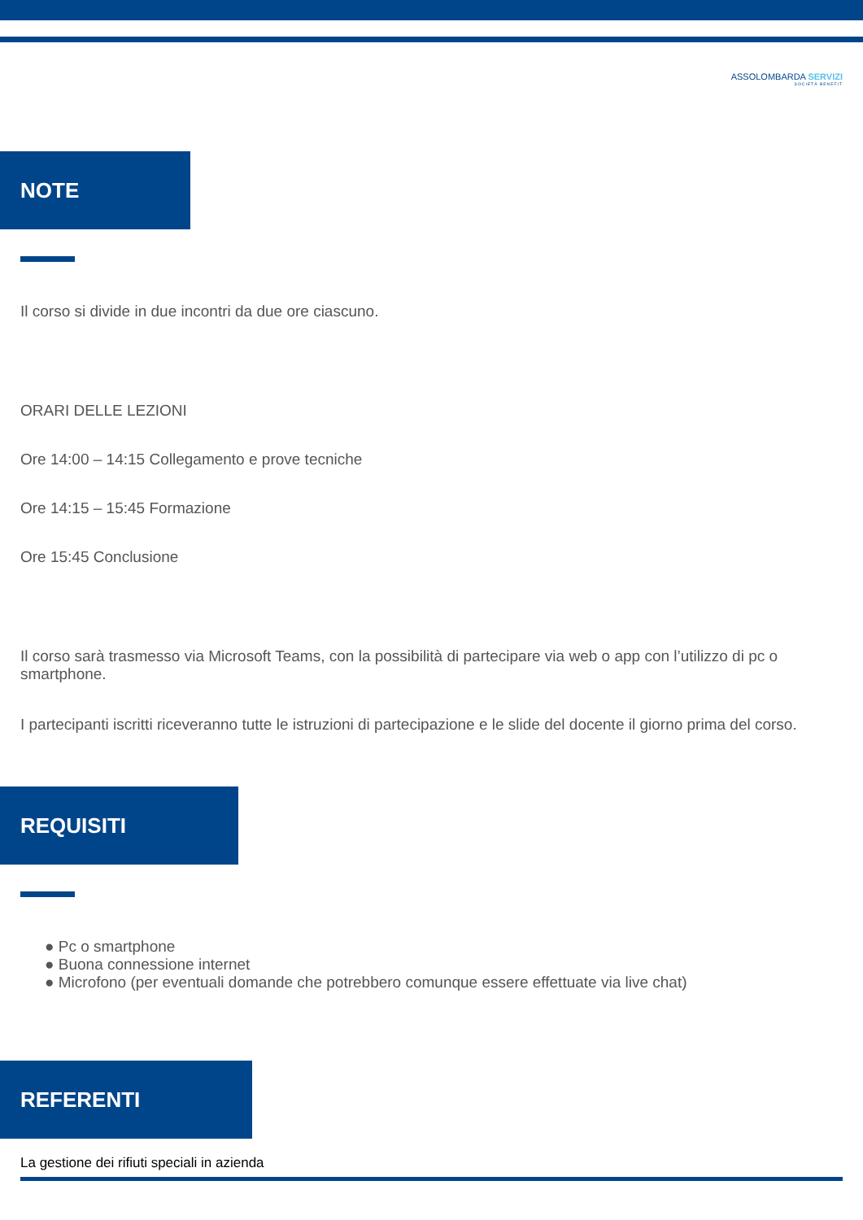ASSOLOMBARDA SERVIZI
SOCIETÀ BENEFIT
NOTE
Il corso si divide in due incontri da due ore ciascuno.
ORARI DELLE LEZIONI
Ore 14:00 – 14:15 Collegamento e prove tecniche
Ore 14:15 – 15:45 Formazione
Ore 15:45 Conclusione
Il corso sarà trasmesso via Microsoft Teams, con la possibilità di partecipare via web o app con l’utilizzo di pc o smartphone.
I partecipanti iscritti riceveranno tutte le istruzioni di partecipazione e le slide del docente il giorno prima del corso.
REQUISITI
● Pc o smartphone
● Buona connessione internet
● Microfono (per eventuali domande che potrebbero comunque essere effettuate via live chat)
REFERENTI
La gestione dei rifiuti speciali in azienda